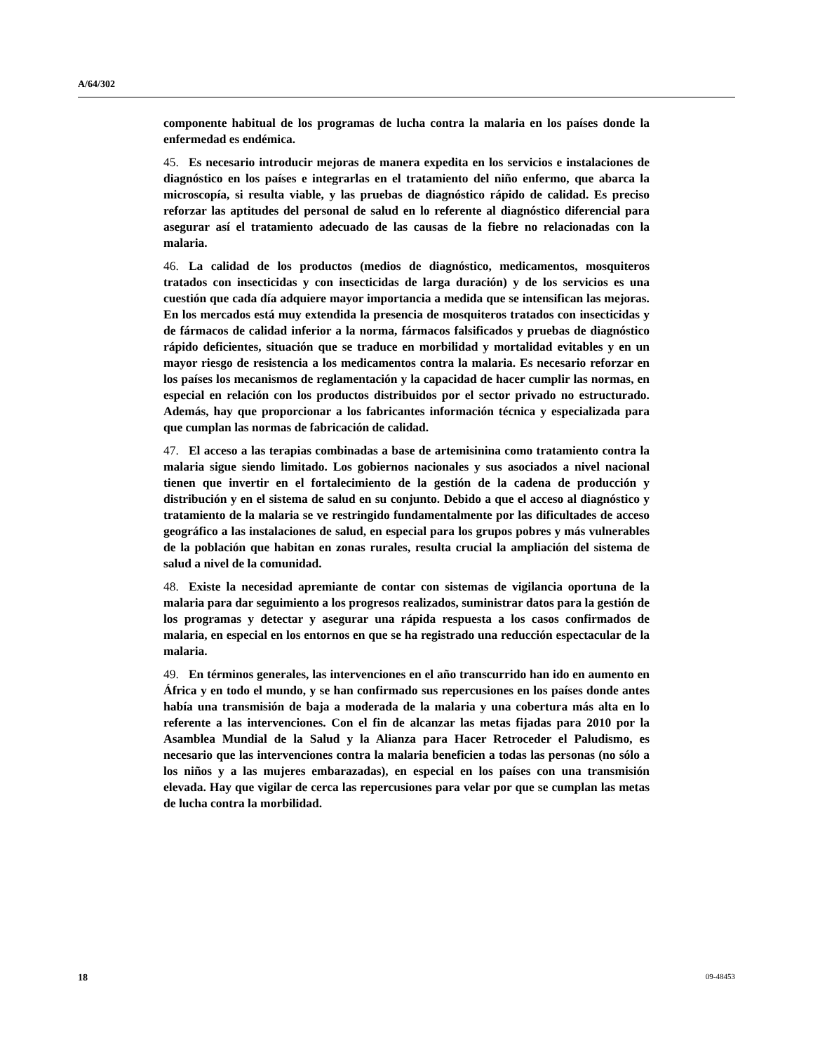A/64/302
componente habitual de los programas de lucha contra la malaria en los países donde la enfermedad es endémica.
45. Es necesario introducir mejoras de manera expedita en los servicios e instalaciones de diagnóstico en los países e integrarlas en el tratamiento del niño enfermo, que abarca la microscopía, si resulta viable, y las pruebas de diagnóstico rápido de calidad. Es preciso reforzar las aptitudes del personal de salud en lo referente al diagnóstico diferencial para asegurar así el tratamiento adecuado de las causas de la fiebre no relacionadas con la malaria.
46. La calidad de los productos (medios de diagnóstico, medicamentos, mosquiteros tratados con insecticidas y con insecticidas de larga duración) y de los servicios es una cuestión que cada día adquiere mayor importancia a medida que se intensifican las mejoras. En los mercados está muy extendida la presencia de mosquiteros tratados con insecticidas y de fármacos de calidad inferior a la norma, fármacos falsificados y pruebas de diagnóstico rápido deficientes, situación que se traduce en morbilidad y mortalidad evitables y en un mayor riesgo de resistencia a los medicamentos contra la malaria. Es necesario reforzar en los países los mecanismos de reglamentación y la capacidad de hacer cumplir las normas, en especial en relación con los productos distribuidos por el sector privado no estructurado. Además, hay que proporcionar a los fabricantes información técnica y especializada para que cumplan las normas de fabricación de calidad.
47. El acceso a las terapias combinadas a base de artemisinina como tratamiento contra la malaria sigue siendo limitado. Los gobiernos nacionales y sus asociados a nivel nacional tienen que invertir en el fortalecimiento de la gestión de la cadena de producción y distribución y en el sistema de salud en su conjunto. Debido a que el acceso al diagnóstico y tratamiento de la malaria se ve restringido fundamentalmente por las dificultades de acceso geográfico a las instalaciones de salud, en especial para los grupos pobres y más vulnerables de la población que habitan en zonas rurales, resulta crucial la ampliación del sistema de salud a nivel de la comunidad.
48. Existe la necesidad apremiante de contar con sistemas de vigilancia oportuna de la malaria para dar seguimiento a los progresos realizados, suministrar datos para la gestión de los programas y detectar y asegurar una rápida respuesta a los casos confirmados de malaria, en especial en los entornos en que se ha registrado una reducción espectacular de la malaria.
49. En términos generales, las intervenciones en el año transcurrido han ido en aumento en África y en todo el mundo, y se han confirmado sus repercusiones en los países donde antes había una transmisión de baja a moderada de la malaria y una cobertura más alta en lo referente a las intervenciones. Con el fin de alcanzar las metas fijadas para 2010 por la Asamblea Mundial de la Salud y la Alianza para Hacer Retroceder el Paludismo, es necesario que las intervenciones contra la malaria beneficien a todas las personas (no sólo a los niños y a las mujeres embarazadas), en especial en los países con una transmisión elevada. Hay que vigilar de cerca las repercusiones para velar por que se cumplan las metas de lucha contra la morbilidad.
18 09-48453